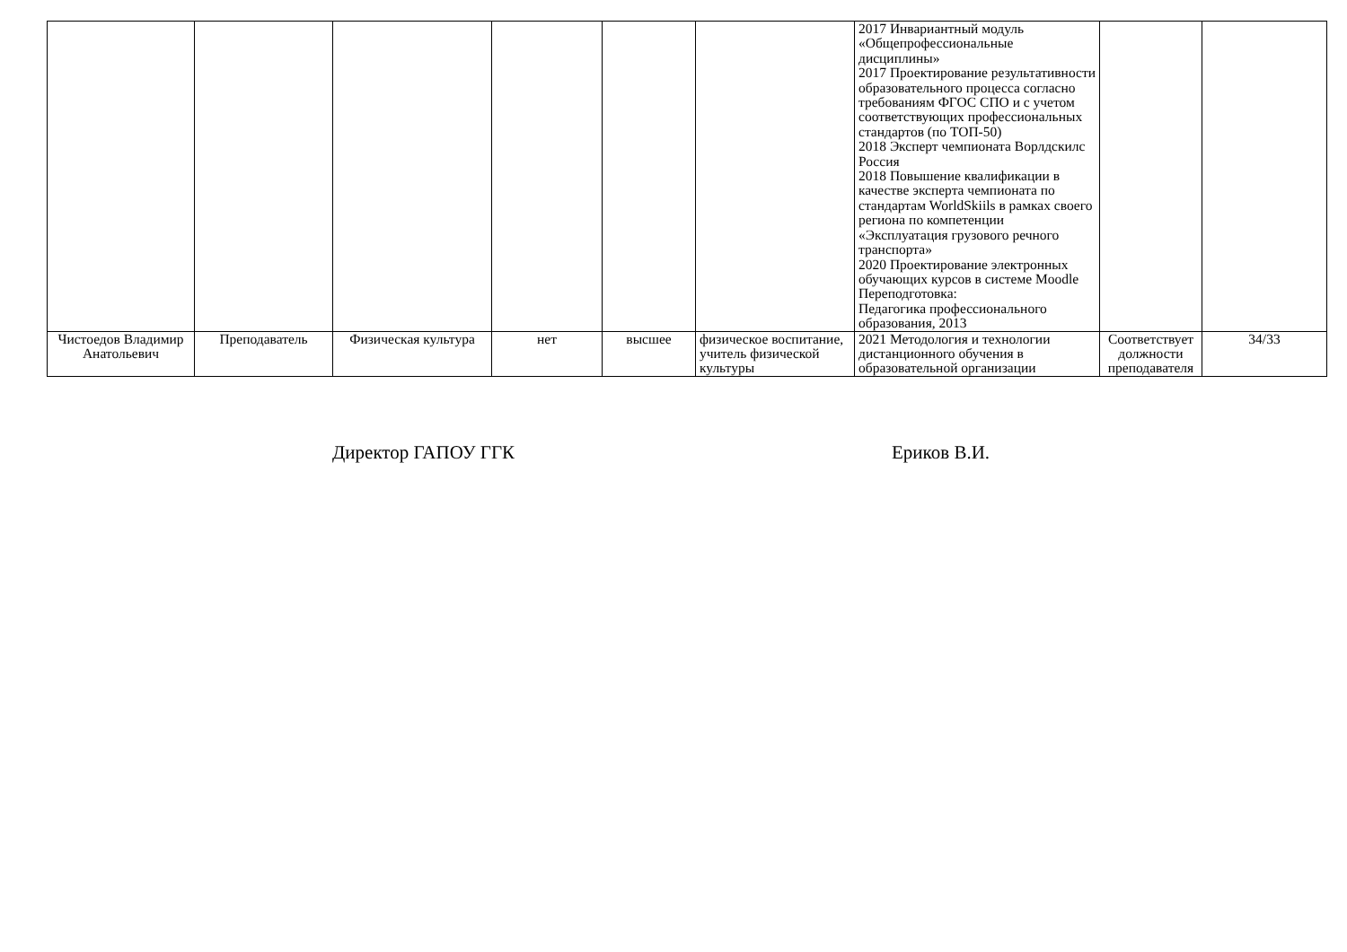| | | | | | | 2017 Инвариантный модуль «Общепрофессиональные дисциплины» 2017 Проектирование результативности образовательного процесса согласно требованиям ФГОС СПО и с учетом соответствующих профессиональных стандартов (по ТОП-50) 2018 Эксперт чемпионата Ворлдскилс Россия 2018 Повышение квалификации в качестве эксперта чемпионата по стандартам WorldSkiils в рамках своего региона по компетенции «Эксплуатация грузового речного транспорта» 2020 Проектирование электронных обучающих курсов в системе Moodle Переподготовка: Педагогика профессионального образования, 2013 | | |
| Чистоедов Владимир Анатольевич | Преподаватель | Физическая культура | нет | высшее | физическое воспитание, учитель физической культуры | 2021 Методология и технологии дистанционного обучения в образовательной организации | Соответствует должности преподавателя | 34/33 |
Директор ГАПОУ ГГК Ериков В.И.